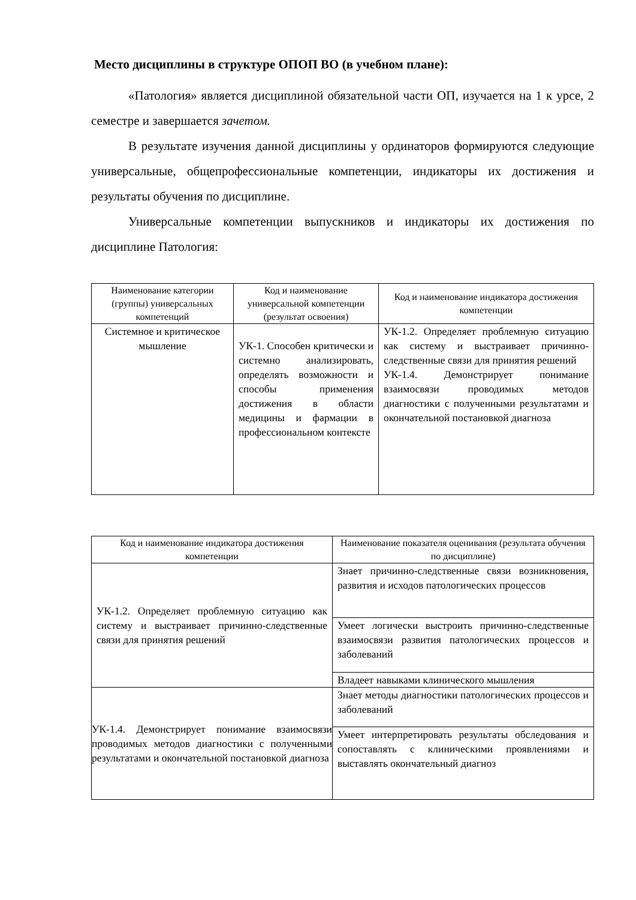Место дисциплины в структуре ОПОП ВО (в учебном плане):
«Патология» является дисциплиной обязательной части ОП, изучается на 1 к урсе, 2 семестре и завершается зачетом.
В результате изучения данной дисциплины у ординаторов формируются следующие универсальные, общепрофессиональные компетенции, индикаторы их достижения и результаты обучения по дисциплине.
Универсальные компетенции выпускников и индикаторы их достижения по дисциплине Патология:
| Наименование категории (группы) универсальных компетенций | Код и наименование универсальной компетенции (результат освоения) | Код и наименование индикатора достижения компетенции |
| --- | --- | --- |
| Системное и критическое мышление | УК-1. Способен критически и системно анализировать, определять возможности и способы применения достижения в области медицины и фармации в профессиональном контексте | УК-1.2. Определяет проблемную ситуацию как систему и выстраивает причинно-следственные связи для принятия решений УК-1.4. Демонстрирует понимание взаимосвязи проводимых методов диагностики с полученными результатами и окончательной постановкой диагноза |
| Код и наименование индикатора достижения компетенции | Наименование показателя оценивания (результата обучения по дисциплине) |
| --- | --- |
| УК-1.2. Определяет проблемную ситуацию как систему и выстраивает причинно-следственные связи для принятия решений | Знает причинно-следственные связи возникновения, развития и исходов патологических процессов |
| | Умеет логически выстроить причинно-следственные взаимосвязи развития патологических процессов и заболеваний |
| | Владеет навыками клинического мышления |
| УК-1.4. Демонстрирует понимание взаимосвязи проводимых методов диагностики с полученными результатами и окончательной постановкой диагноза | Знает методы диагностики патологических процессов и заболеваний |
| | Умеет интерпретировать результаты обследования и сопоставлять с клиническими проявлениями и выставлять окончательный диагноз |